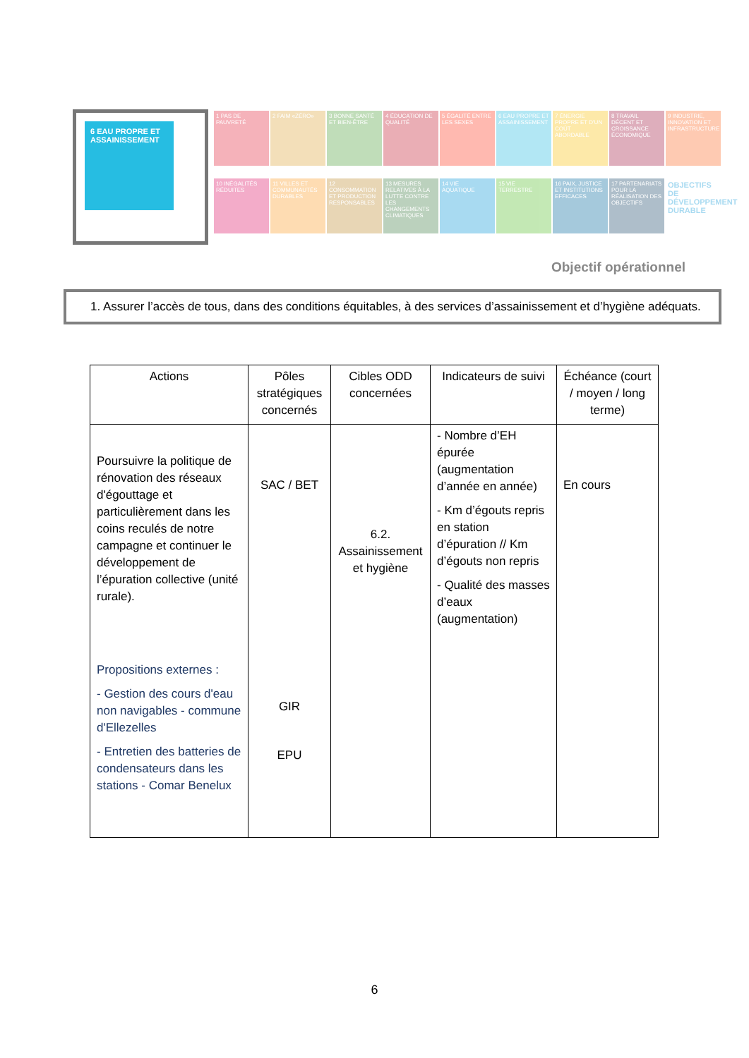6 EAU PROPRE ET ASSAINISSEMENT
1 PAS DE PAUVRETÉ
2 FAIM «ZÉRO»
3 BONNE SANTÉ ET BIEN-ÊTRE
4 ÉDUCATION DE QUALITÉ
5 ÉGALITÉ ENTRE LES SEXES
6 EAU PROPRE ET ASSAINISSEMENT
7 ÉNERGIE PROPRE ET D'UN COÛT ABORDABLE
8 TRAVAIL DÉCENT ET CROISSANCE ÉCONOMIQUE
9 INDUSTRIE, INNOVATION ET INFRASTRUCTURE
10 INÉGALITÉS RÉDUITES
11 VILLES ET COMMUNAUTÉS DURABLES
12 CONSOMMATION ET PRODUCTION RESPONSABLES
13 MESURES RELATIVES À LA LUTTE CONTRE LES CHANGEMENTS CLIMATIQUES
14 VIE AQUATIQUE
15 VIE TERRESTRE
16 PAIX, JUSTICE ET INSTITUTIONS EFFICACES
17 PARTENARIATS POUR LA RÉALISATION DES OBJECTIFS
OBJECTIFS DE DÉVELOPPEMENT DURABLE
Objectif opérationnel
1. Assurer l’accès de tous, dans des conditions équitables, à des services d’assainissement et d’hygiène adéquats.
| Actions | Pôles stratégiques concernés | Cibles ODD concernées | Indicateurs de suivi | Échéance (court / moyen / long terme) |
| --- | --- | --- | --- | --- |
| Poursuivre la politique de rénovation des réseaux d'égouttage et particulièrement dans les coins reculés de notre campagne et continuer le développement de l’épuration collective (unité rurale). Propositions externes : - Gestion des cours d'eau non navigables - commune d'Ellezelles - Entretien des batteries de condensateurs dans les stations - Comar Benelux | SAC / BET GIR EPU | 6.2. Assainissement et hygiène | - Nombre d’EH épurée (augmentation d’année en année) - Km d’égouts repris en station d’épuration // Km d’égouts non repris - Qualité des masses d’eaux (augmentation) | En cours |
6